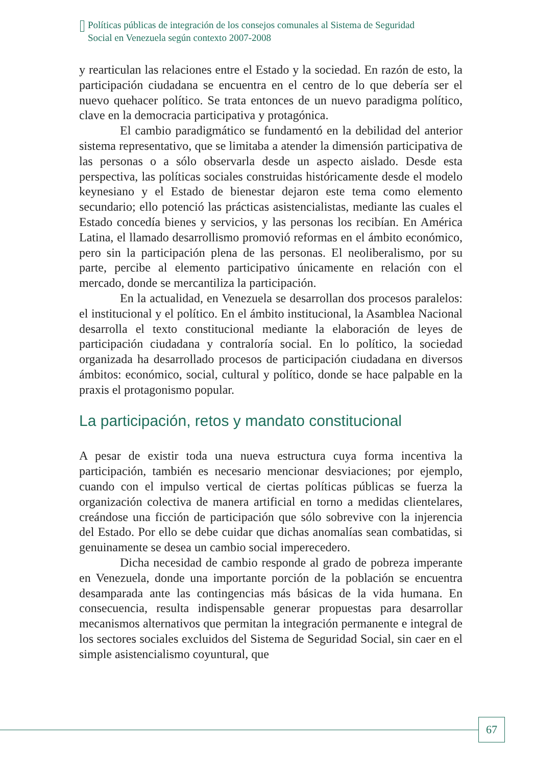Políticas públicas de integración de los consejos comunales al Sistema de Seguridad
Social en Venezuela según contexto 2007-2008
y rearticulan las relaciones entre el Estado y la sociedad. En razón de esto, la participación ciudadana se encuentra en el centro de lo que debería ser el nuevo quehacer político. Se trata entonces de un nuevo paradigma político, clave en la democracia participativa y protagónica.
El cambio paradigmático se fundamentó en la debilidad del anterior sistema representativo, que se limitaba a atender la dimensión participativa de las personas o a sólo observarla desde un aspecto aislado. Desde esta perspectiva, las políticas sociales construidas históricamente desde el modelo keynesiano y el Estado de bienestar dejaron este tema como elemento secundario; ello potenció las prácticas asistencialistas, mediante las cuales el Estado concedía bienes y servicios, y las personas los recibían. En América Latina, el llamado desarrollismo promovió reformas en el ámbito económico, pero sin la participación plena de las personas. El neoliberalismo, por su parte, percibe al elemento participativo únicamente en relación con el mercado, donde se mercantiliza la participación.
En la actualidad, en Venezuela se desarrollan dos procesos paralelos: el institucional y el político. En el ámbito institucional, la Asamblea Nacional desarrolla el texto constitucional mediante la elaboración de leyes de participación ciudadana y contraloría social. En lo político, la sociedad organizada ha desarrollado procesos de participación ciudadana en diversos ámbitos: económico, social, cultural y político, donde se hace palpable en la praxis el protagonismo popular.
La participación, retos y mandato constitucional
A pesar de existir toda una nueva estructura cuya forma incentiva la participación, también es necesario mencionar desviaciones; por ejemplo, cuando con el impulso vertical de ciertas políticas públicas se fuerza la organización colectiva de manera artificial en torno a medidas clientelares, creándose una ficción de participación que sólo sobrevive con la injerencia del Estado. Por ello se debe cuidar que dichas anomalías sean combatidas, si genuinamente se desea un cambio social imperecedero.
Dicha necesidad de cambio responde al grado de pobreza imperante en Venezuela, donde una importante porción de la población se encuentra desamparada ante las contingencias más básicas de la vida humana. En consecuencia, resulta indispensable generar propuestas para desarrollar mecanismos alternativos que permitan la integración permanente e integral de los sectores sociales excluidos del Sistema de Seguridad Social, sin caer en el simple asistencialismo coyuntural, que
67